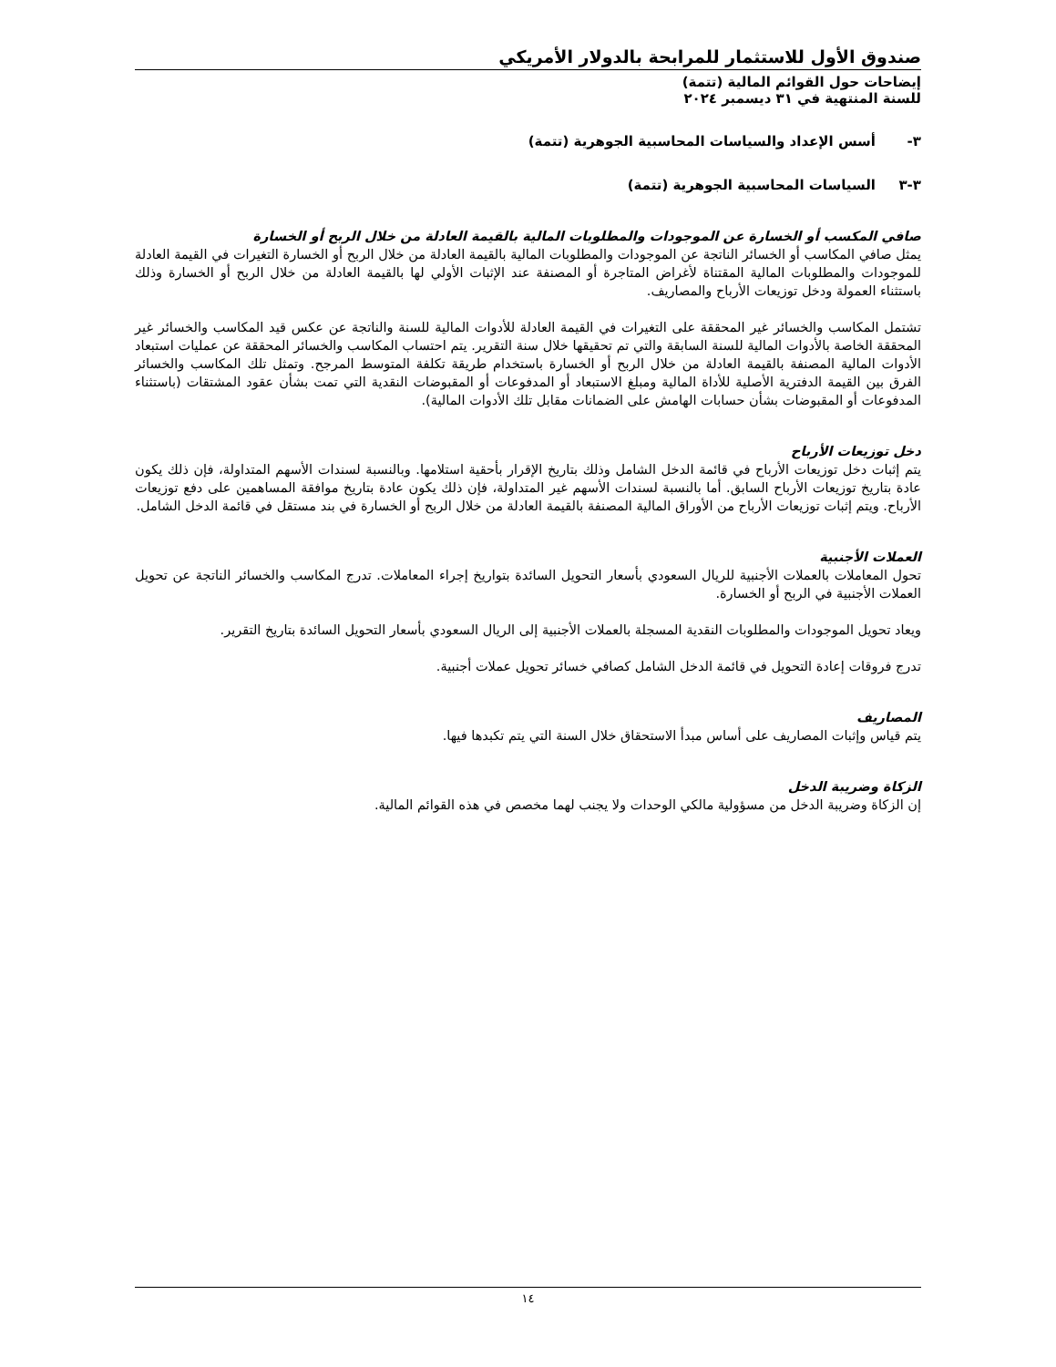صندوق الأول للاستثمار للمرابحة بالدولار الأمريكي
إيضاحات حول القوائم المالية (تتمة)
للسنة المنتهية في ٣١ ديسمبر ٢٠٢٤
٣- أسس الإعداد والسياسات المحاسبية الجوهرية (تتمة)
٣-٣ السياسات المحاسبية الجوهرية (تتمة)
صافي المكسب أو الخسارة عن الموجودات والمطلوبات المالية بالقيمة العادلة من خلال الربح أو الخسارة
يمثل صافي المكاسب أو الخسائر الناتجة عن الموجودات والمطلوبات المالية بالقيمة العادلة من خلال الربح أو الخسارة التغيرات في القيمة العادلة للموجودات والمطلوبات المالية المقتناة لأغراض المتاجرة أو المصنفة عند الإثبات الأولي لها بالقيمة العادلة من خلال الربح أو الخسارة وذلك باستثناء العمولة ودخل توزيعات الأرباح والمصاريف.
تشتمل المكاسب والخسائر غير المحققة على التغيرات في القيمة العادلة للأدوات المالية للسنة والناتجة عن عكس قيد المكاسب والخسائر غير المحققة الخاصة بالأدوات المالية للسنة السابقة والتي تم تحقيقها خلال سنة التقرير. يتم احتساب المكاسب والخسائر المحققة عن عمليات استبعاد الأدوات المالية المصنفة بالقيمة العادلة من خلال الربح أو الخسارة باستخدام طريقة تكلفة المتوسط المرجح. وتمثل تلك المكاسب والخسائر الفرق بين القيمة الدفترية الأصلية للأداة المالية ومبلغ الاستبعاد أو المدفوعات أو المقبوضات النقدية التي تمت بشأن عقود المشتقات (باستثناء المدفوعات أو المقبوضات بشأن حسابات الهامش على الضمانات مقابل تلك الأدوات المالية).
دخل توزيعات الأرباح
يتم إثبات دخل توزيعات الأرباح في قائمة الدخل الشامل وذلك بتاريخ الإقرار بأحقية استلامها. وبالنسبة لسندات الأسهم المتداولة، فإن ذلك يكون عادة بتاريخ توزيعات الأرباح السابق. أما بالنسبة لسندات الأسهم غير المتداولة، فإن ذلك يكون عادة بتاريخ موافقة المساهمين على دفع توزيعات الأرباح. ويتم إثبات توزيعات الأرباح من الأوراق المالية المصنفة بالقيمة العادلة من خلال الربح أو الخسارة في بند مستقل في قائمة الدخل الشامل.
العملات الأجنبية
تحول المعاملات بالعملات الأجنبية للريال السعودي بأسعار التحويل السائدة بتواريخ إجراء المعاملات. تدرج المكاسب والخسائر الناتجة عن تحويل العملات الأجنبية في الربح أو الخسارة.
ويعاد تحويل الموجودات والمطلوبات النقدية المسجلة بالعملات الأجنبية إلى الريال السعودي بأسعار التحويل السائدة بتاريخ التقرير.
تدرج فروقات إعادة التحويل في قائمة الدخل الشامل كصافي خسائر تحويل عملات أجنبية.
المصاريف
يتم قياس وإثبات المصاريف على أساس مبدأ الاستحقاق خلال السنة التي يتم تكبدها فيها.
الزكاة وضريبة الدخل
إن الزكاة وضريبة الدخل من مسؤولية مالكي الوحدات ولا يجنب لهما مخصص في هذه القوائم المالية.
١٤